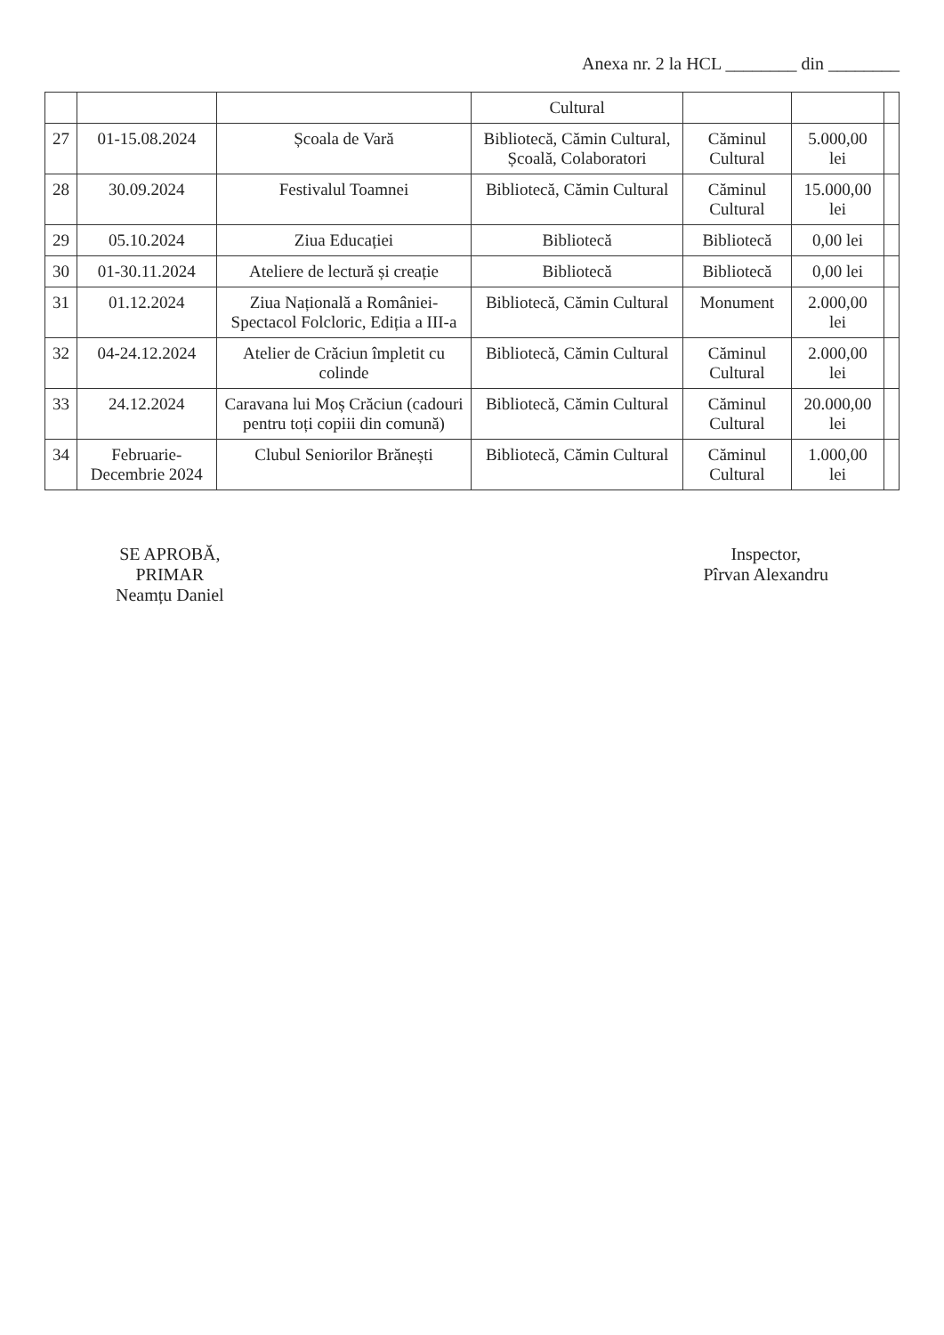Anexa nr. 2 la HCL ________ din ________
| | | | Cultural | | | |
| 27 | 01-15.08.2024 | Școala de Vară | Bibliotecă, Cămin Cultural, Școală, Colaboratori | Căminul Cultural | 5.000,00 lei | |
| 28 | 30.09.2024 | Festivalul Toamnei | Bibliotecă, Cămin Cultural | Căminul Cultural | 15.000,00 lei | |
| 29 | 05.10.2024 | Ziua Educației | Bibliotecă | Bibliotecă | 0,00 lei | |
| 30 | 01-30.11.2024 | Ateliere de lectură și creație | Bibliotecă | Bibliotecă | 0,00 lei | |
| 31 | 01.12.2024 | Ziua Națională a României-Spectacol Folcloric, Ediția a III-a | Bibliotecă, Cămin Cultural | Monument | 2.000,00 lei | |
| 32 | 04-24.12.2024 | Atelier de Crăciun împletit cu colinde | Bibliotecă, Cămin Cultural | Căminul Cultural | 2.000,00 lei | |
| 33 | 24.12.2024 | Caravana lui Moș Crăciun (cadouri pentru toți copiii din comună) | Bibliotecă, Cămin Cultural | Căminul Cultural | 20.000,00 lei | |
| 34 | Februarie-Decembrie 2024 | Clubul Seniorilor Brănești | Bibliotecă, Cămin Cultural | Căminul Cultural | 1.000,00 lei | |
SE APROBĂ,
PRIMAR
Neamțu Daniel
Inspector,
Pîrvan Alexandru